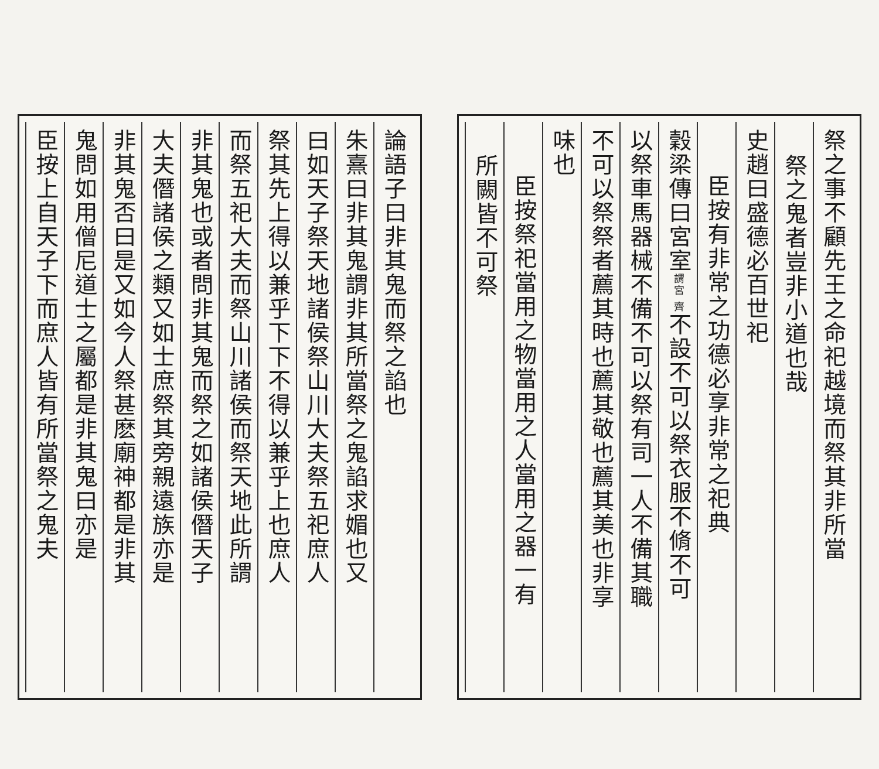祭之事不顧先王之命祀越境而祭其非所當
祭之鬼者豈非小道也哉
史趙曰盛德必百世祀
臣按有非常之功德必享非常之祀典
穀梁傳曰宮室謂宮 齊不設不可以祭衣服不脩不可
以祭車馬器械不備不可以祭有司一人不備其職
不可以祭祭者薦其時也薦其敬也薦其美也非享
味也
臣按祭祀當用之物當用之人當用之器一有
所闕皆不可祭
論語子曰非其鬼而祭之諂也
朱熹曰非其鬼謂非其所當祭之鬼諂求媚也又
曰如天子祭天地諸侯祭山川大夫祭五祀庶人
祭其先上得以兼乎下下不得以兼乎上也庶人
而祭五祀大夫而祭山川諸侯而祭天地此所謂
非其鬼也或者問非其鬼而祭之如諸侯僭天子
大夫僭諸侯之類又如士庶祭其旁親遠族亦是
非其鬼否曰是又如今人祭甚麽廟神都是非其
鬼問如用僧尼道士之屬都是非其鬼曰亦是
臣按上自天子下而庶人皆有所當祭之鬼夫